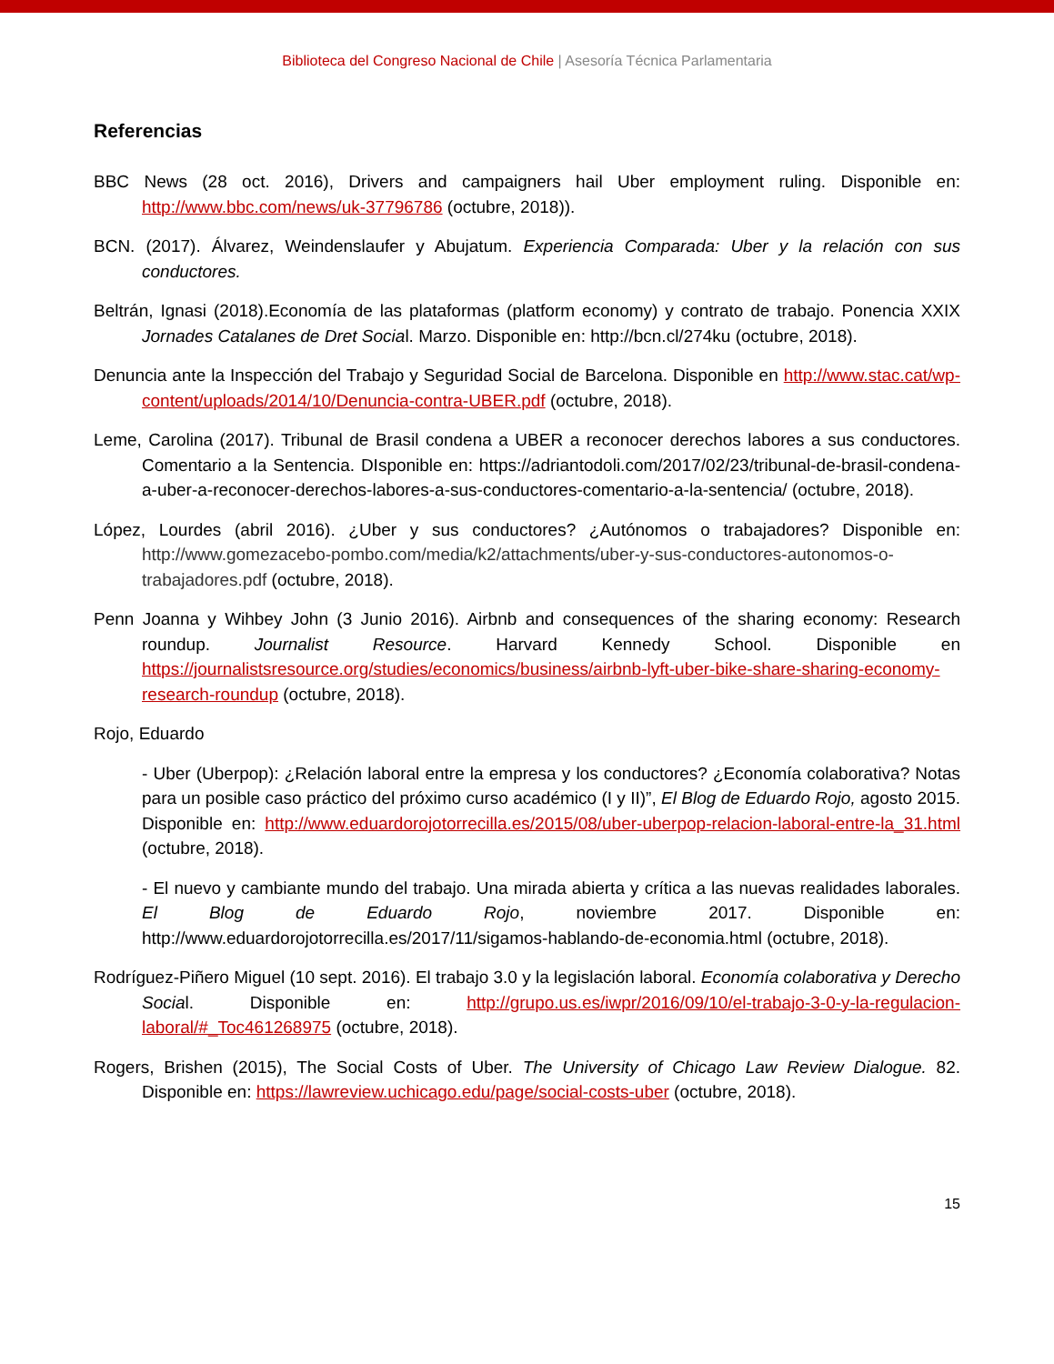Biblioteca del Congreso Nacional de Chile | Asesoría Técnica Parlamentaria
Referencias
BBC News (28 oct. 2016), Drivers and campaigners hail Uber employment ruling. Disponible en: http://www.bbc.com/news/uk-37796786 (octubre, 2018)).
BCN. (2017). Álvarez, Weindenslaufer y Abujatum. Experiencia Comparada: Uber y la relación con sus conductores.
Beltrán, Ignasi (2018).Economía de las plataformas (platform economy) y contrato de trabajo. Ponencia XXIX Jornades Catalanes de Dret Social. Marzo. Disponible en: http://bcn.cl/274ku (octubre, 2018).
Denuncia ante la Inspección del Trabajo y Seguridad Social de Barcelona. Disponible en http://www.stac.cat/wp-content/uploads/2014/10/Denuncia-contra-UBER.pdf (octubre, 2018).
Leme, Carolina (2017). Tribunal de Brasil condena a UBER a reconocer derechos labores a sus conductores. Comentario a la Sentencia. DIsponible en: https://adriantodoli.com/2017/02/23/tribunal-de-brasil-condena-a-uber-a-reconocer-derechos-labores-a-sus-conductores-comentario-a-la-sentencia/ (octubre, 2018).
López, Lourdes (abril 2016). ¿Uber y sus conductores? ¿Autónomos o trabajadores? Disponible en: http://www.gomezacebo-pombo.com/media/k2/attachments/uber-y-sus-conductores-autonomos-o-trabajadores.pdf (octubre, 2018).
Penn Joanna y Wihbey John (3 Junio 2016). Airbnb and consequences of the sharing economy: Research roundup. Journalist Resource. Harvard Kennedy School. Disponible en https://journalistsresource.org/studies/economics/business/airbnb-lyft-uber-bike-share-sharing-economy-research-roundup (octubre, 2018).
Rojo, Eduardo
- Uber (Uberpop): ¿Relación laboral entre la empresa y los conductores? ¿Economía colaborativa? Notas para un posible caso práctico del próximo curso académico (I y II)”, El Blog de Eduardo Rojo, agosto 2015. Disponible en: http://www.eduardorojotorrecilla.es/2015/08/uber-uberpop-relacion-laboral-entre-la_31.html (octubre, 2018).
- El nuevo y cambiante mundo del trabajo. Una mirada abierta y crítica a las nuevas realidades laborales. El Blog de Eduardo Rojo, noviembre 2017. Disponible en: http://www.eduardorojotorrecilla.es/2017/11/sigamos-hablando-de-economia.html (octubre, 2018).
Rodríguez-Piñero Miguel (10 sept. 2016). El trabajo 3.0 y la legislación laboral. Economía colaborativa y Derecho Social. Disponible en: http://grupo.us.es/iwpr/2016/09/10/el-trabajo-3-0-y-la-regulacion-laboral/#_Toc461268975 (octubre, 2018).
Rogers, Brishen (2015), The Social Costs of Uber. The University of Chicago Law Review Dialogue. 82. Disponible en: https://lawreview.uchicago.edu/page/social-costs-uber (octubre, 2018).
15